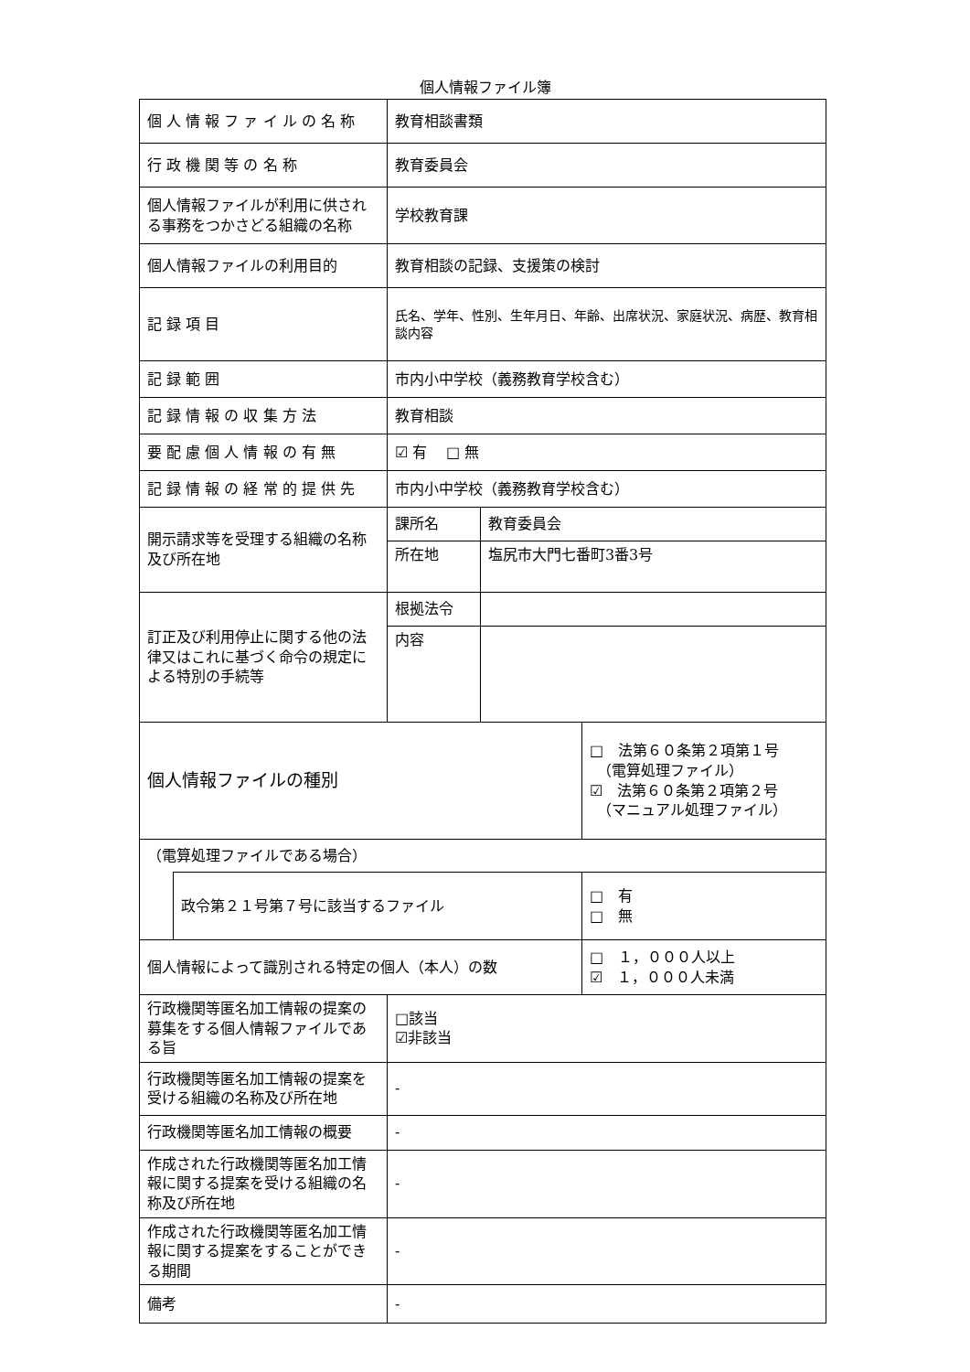個人情報ファイル簿
| 個 人 情 報 フ ァ イ ル の 名 称 | | 教育相談書類 | | |
| 行 政 機 関 等 の 名 称 | | 教育委員会 | | |
| 個人情報ファイルが利用に供される事務をつかさどる組織の名称 | | 学校教育課 | | |
| 個人情報ファイルの利用目的 | | 教育相談の記録、支援策の検討 | | |
| 記 録 項 目 | | 氏名、学年、性別、生年月日、年齢、出席状況、家庭状況、病歴、教育相談内容 | | |
| 記 録 範 囲 | | 市内小中学校（義務教育学校含む） | | |
| 記 録 情 報 の 収 集 方 法 | | 教育相談 | | |
| 要 配 慮 個 人 情 報 の 有 無 | | ☑ 有 □ 無 | | |
| 記 録 情 報 の 経 常 的 提 供 先 | | 市内小中学校（義務教育学校含む） | | |
| 開示請求等を受理する組織の名称及び所在地 | | 課所名 | 教育委員会 | |
| | | 所在地 | 塩尻市大門七番町3番3号 | |
| 訂正及び利用停止に関する他の法律又はこれに基づく命令の規定による特別の手続等 | | 根拠法令 | | |
| | | 内容 | | |
| 個人情報ファイルの種別 | | | | □ 法第６０条第２項第１号 （電算処理ファイル） ☑ 法第６０条第２項第２号 （マニュアル処理ファイル） |
| （電算処理ファイルである場合） | | | | |
| | 政令第２１号第７号に該当するファイル | | | □ 有 □ 無 |
| 個人情報によって識別される特定の個人（本人）の数 | | | | □ １，０００人以上 ☑ １，０００人未満 |
| 行政機関等匿名加工情報の提案の募集をする個人情報ファイルである旨 | | □該当 ☑非該当 | | |
| 行政機関等匿名加工情報の提案を受ける組織の名称及び所在地 | | - | | |
| 行政機関等匿名加工情報の概要 | | - | | |
| 作成された行政機関等匿名加工情報に関する提案を受ける組織の名称及び所在地 | | - | | |
| 作成された行政機関等匿名加工情報に関する提案をすることができる期間 | | - | | |
| 備考 | | - | | |